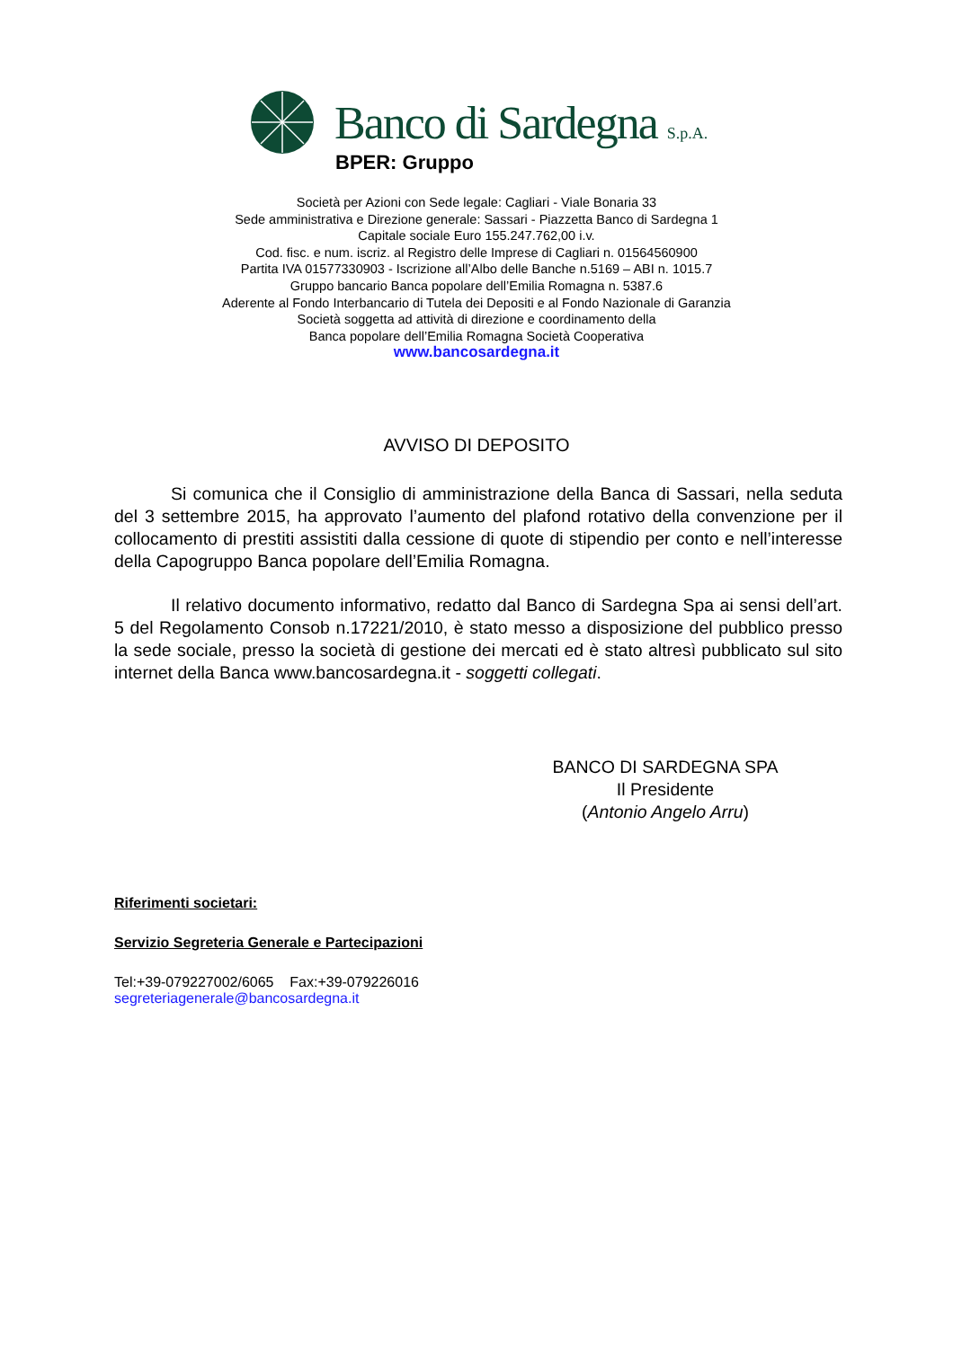Banco di Sardegna S.p.A.
BPER: Gruppo
Società per Azioni con Sede legale: Cagliari - Viale Bonaria 33
Sede amministrativa e Direzione generale: Sassari - Piazzetta Banco di Sardegna 1
Capitale sociale Euro 155.247.762,00 i.v.
Cod. fisc. e num. iscriz. al Registro delle Imprese di Cagliari n. 01564560900
Partita IVA 01577330903 - Iscrizione all’Albo delle Banche n.5169 – ABI n. 1015.7
Gruppo bancario Banca popolare dell’Emilia Romagna n. 5387.6
Aderente al Fondo Interbancario di Tutela dei Depositi e al Fondo Nazionale di Garanzia
Società soggetta ad attività di direzione e coordinamento della
Banca popolare dell’Emilia Romagna Società Cooperativa
www.bancosardegna.it
AVVISO DI DEPOSITO
Si comunica che il Consiglio di amministrazione della Banca di Sassari, nella seduta del 3 settembre 2015, ha approvato l’aumento del plafond rotativo della convenzione per il collocamento di prestiti assistiti dalla cessione di quote di stipendio per conto e nell’interesse della Capogruppo Banca popolare dell’Emilia Romagna.
Il relativo documento informativo, redatto dal Banco di Sardegna Spa ai sensi dell’art. 5 del Regolamento Consob n.17221/2010, è stato messo a disposizione del pubblico presso la sede sociale, presso la società di gestione dei mercati ed è stato altresì pubblicato sul sito internet della Banca www.bancosardegna.it - soggetti collegati.
BANCO DI SARDEGNA SPA
Il Presidente
(Antonio Angelo Arru)
Riferimenti societari:
Servizio Segreteria Generale e Partecipazioni
Tel:+39-079227002/6065 Fax:+39-079226016
segreteriagenerale@bancosardegna.it